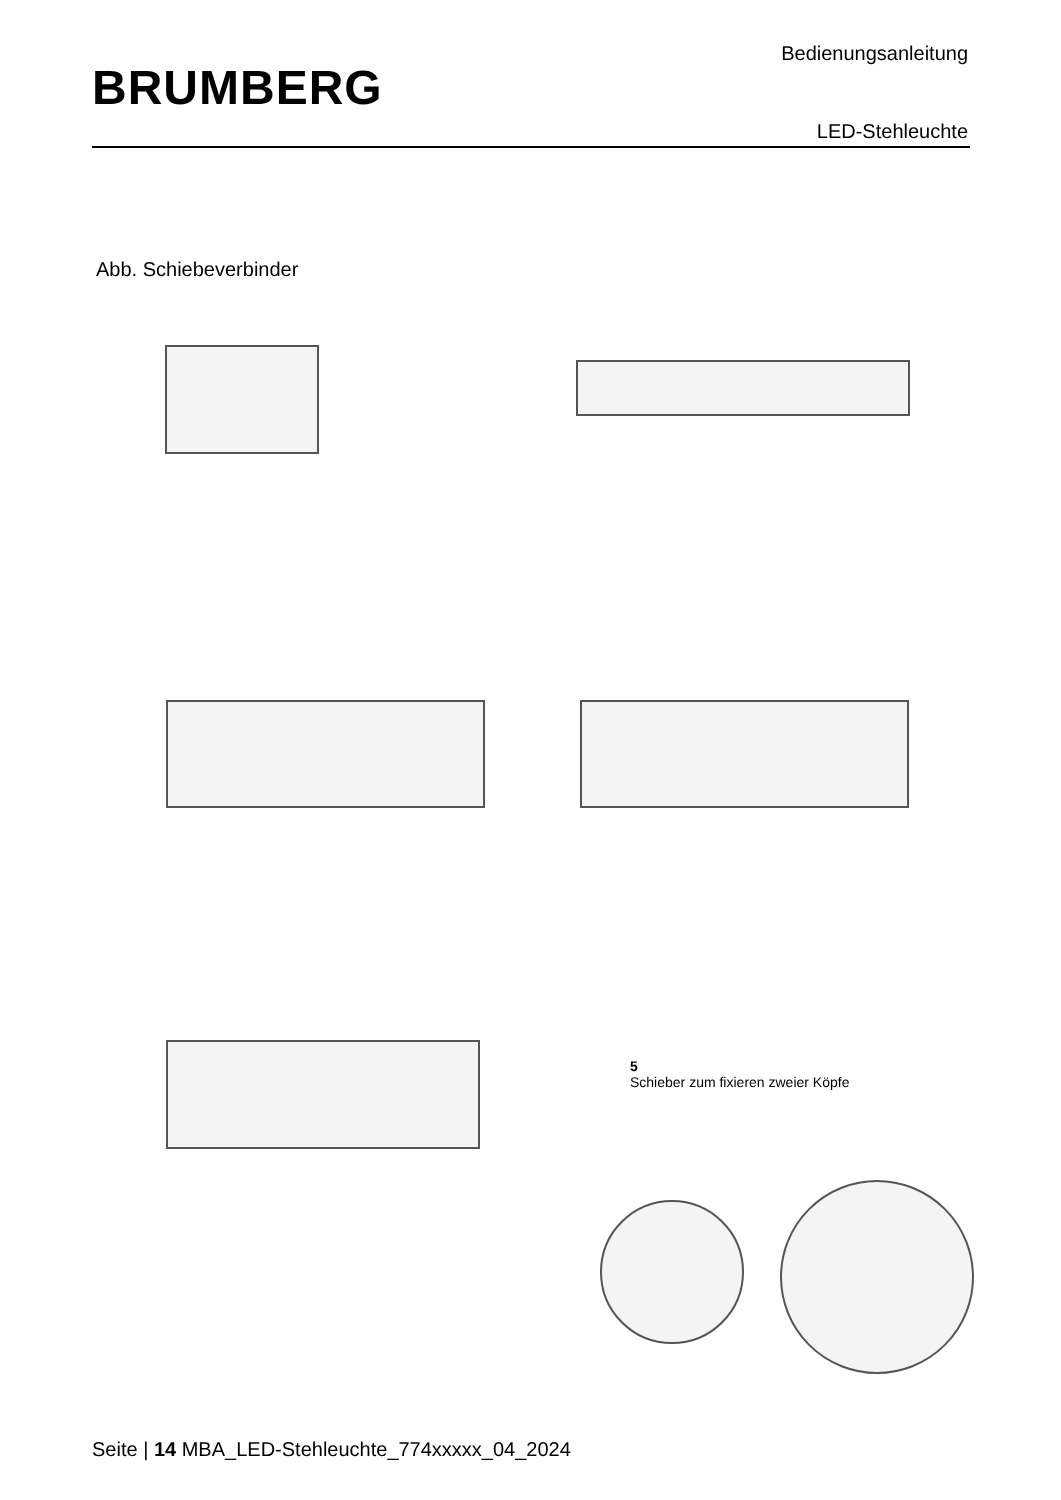BRUMBERG
Bedienungsanleitung
LED-Stehleuchte
Abb. Schiebeverbinder
5
Schieber zum fixieren zweier Köpfe
Seite | 14 MBA_LED-Stehleuchte_774xxxxx_04_2024